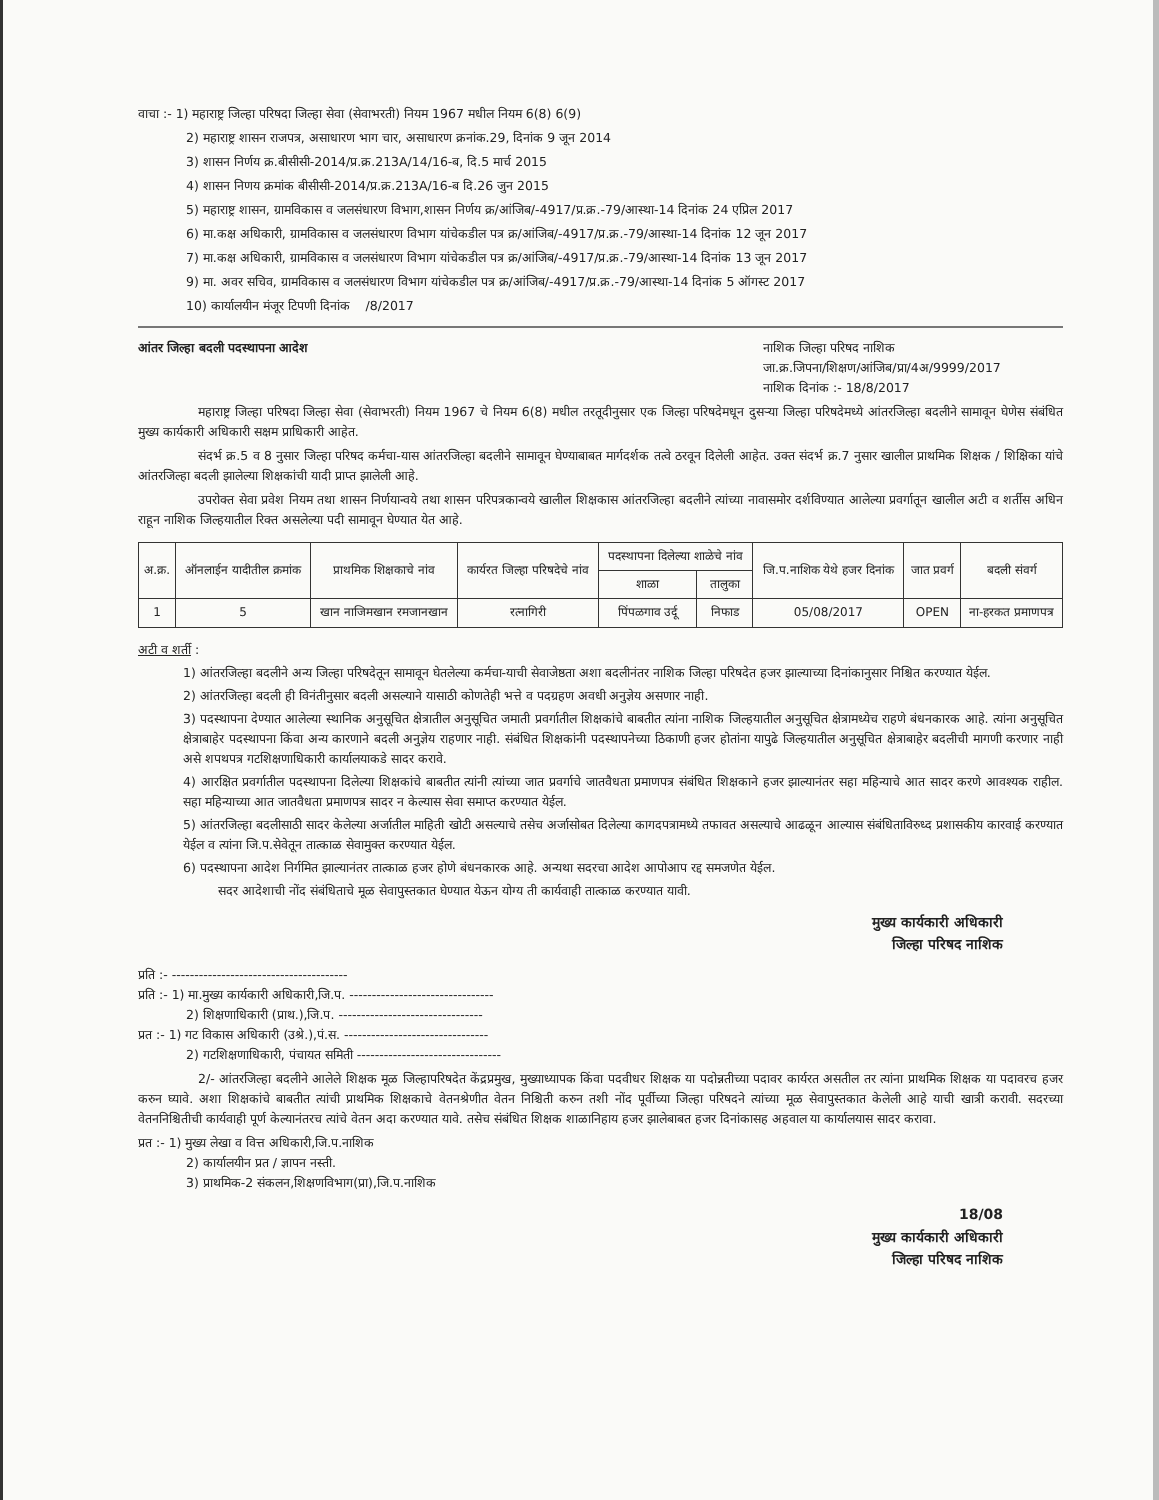वाचा :- 1) महाराष्ट्र जिल्हा परिषदा जिल्हा सेवा (सेवाभरती) नियम 1967 मधील नियम 6(8) 6(9)
2) महाराष्ट्र शासन राजपत्र, असाधारण भाग चार, असाधारण क्रनांक.29, दिनांक 9 जून 2014
3) शासन निर्णय क्र.बीसीसी-2014/प्र.क्र.213A/14/16-ब, दि.5 मार्च 2015
4) शासन निणय क्रमांक बीसीसी-2014/प्र.क्र.213A/16-ब दि.26 जुन 2015
5) महाराष्ट्र शासन, ग्रामविकास व जलसंधारण विभाग,शासन निर्णय क्र/आंजिब/-4917/प्र.क्र.-79/आस्था-14 दिनांक 24 एप्रिल 2017
6) मा.कक्ष अधिकारी, ग्रामविकास व जलसंधारण विभाग यांचेकडील पत्र क्र/आंजिब/-4917/प्र.क्र.-79/आस्था-14 दिनांक 12 जून 2017
7) मा.कक्ष अधिकारी, ग्रामविकास व जलसंधारण विभाग यांचेकडील पत्र क्र/आंजिब/-4917/प्र.क्र.-79/आस्था-14 दिनांक 13 जून 2017
9) मा. अवर सचिव, ग्रामविकास व जलसंधारण विभाग यांचेकडील पत्र क्र/आंजिब/-4917/प्र.क्र.-79/आस्था-14 दिनांक 5 ऑगस्ट 2017
10) कार्यालयीन मंजूर टिपणी दिनांक /8/2017
आंतर जिल्हा बदली पदस्थापना आदेश
नाशिक जिल्हा परिषद नाशिक
जा.क्र.जिपना/शिक्षण/आंजिब/प्रा/4अ/9999/2017
नाशिक दिनांक :- 18/8/2017
महाराष्ट्र जिल्हा परिषदा जिल्हा सेवा (सेवाभरती) नियम 1967 चे नियम 6(8) मधील तरतूदीनुसार एक जिल्हा परिषदेमधून दुसऱ्या जिल्हा परिषदेमध्ये आंतरजिल्हा बदलीने सामावून घेणेस संबंधित मुख्य कार्यकारी अधिकारी सक्षम प्राधिकारी आहेत.
संदर्भ क्र.5 व 8 नुसार जिल्हा परिषद कर्मचा-यास आंतरजिल्हा बदलीने सामावून घेण्याबाबत मार्गदर्शक तत्वे ठरवून दिलेली आहेत. उक्त संदर्भ क्र.7 नुसार खालील प्राथमिक शिक्षक / शिक्षिका यांचे आंतरजिल्हा बदली झालेल्या शिक्षकांची यादी प्राप्त झालेली आहे.
उपरोक्त सेवा प्रवेश नियम तथा शासन निर्णयान्वये तथा शासन परिपत्रकान्वये खालील शिक्षकास आंतरजिल्हा बदलीने त्यांच्या नावासमोर दर्शविण्यात आलेल्या प्रवर्गातून खालील अटी व शर्तीस अधिन राहून नाशिक जिल्हयातील रिक्त असलेल्या पदी सामावून घेण्यात येत आहे.
| अ.क्र. | ऑनलाईन यादीतील क्रमांक | प्राथमिक शिक्षकाचे नांव | कार्यरत जिल्हा परिषदेचे नांव | पदस्थापना दिलेल्या शाळेचे नांव | | जि.प.नाशिक येथे हजर दिनांक | जात प्रवर्ग | बदली संवर्ग |
| --- | --- | --- | --- | --- | --- | --- | --- | --- |
| | | | | शाळा | तालुका | | | |
| 1 | 5 | खान नाजिमखान रमजानखान | रत्नागिरी | पिंपळगाव उर्दू | निफाड | 05/08/2017 | OPEN | ना-हरकत प्रमाणपत्र |
अटी व शर्ती :
1) आंतरजिल्हा बदलीने अन्य जिल्हा परिषदेतून सामावून घेतलेल्या कर्मचा-याची सेवाजेष्ठता अशा बदलीनंतर नाशिक जिल्हा परिषदेत हजर झाल्याच्या दिनांकानुसार निश्चित करण्यात येईल.
2) आंतरजिल्हा बदली ही विनंतीनुसार बदली असल्याने यासाठी कोणतेही भत्ते व पदग्रहण अवधी अनुज्ञेय असणार नाही.
3) पदस्थापना देण्यात आलेल्या स्थानिक अनुसूचित क्षेत्रातील अनुसूचित जमाती प्रवर्गातील शिक्षकांचे बाबतीत त्यांना नाशिक जिल्हयातील अनुसूचित क्षेत्रामध्येच राहणे बंधनकारक आहे. त्यांना अनुसूचित क्षेत्राबाहेर पदस्थापना किंवा अन्य कारणाने बदली अनुज्ञेय राहणार नाही. संबंधित शिक्षकांनी पदस्थापनेच्या ठिकाणी हजर होतांना यापुढे जिल्हयातील अनुसूचित क्षेत्राबाहेर बदलीची मागणी करणार नाही असे शपथपत्र गटशिक्षणाधिकारी कार्यालयाकडे सादर करावे.
4) आरक्षित प्रवर्गातील पदस्थापना दिलेल्या शिक्षकांचे बाबतीत त्यांनी त्यांच्या जात प्रवर्गाचे जातवैधता प्रमाणपत्र संबंधित शिक्षकाने हजर झाल्यानंतर सहा महिन्याचे आत सादर करणे आवश्यक राहील. सहा महिन्याच्या आत जातवैधता प्रमाणपत्र सादर न केल्यास सेवा समाप्त करण्यात येईल.
5) आंतरजिल्हा बदलीसाठी सादर केलेल्या अर्जातील माहिती खोटी असल्याचे तसेच अर्जासोबत दिलेल्या कागदपत्रामध्ये तफावत असल्याचे आढळून आल्यास संबंधिताविरुध्द प्रशासकीय कारवाई करण्यात येईल व त्यांना जि.प.सेवेतून तात्काळ सेवामुक्त करण्यात येईल.
6) पदस्थापना आदेश निर्गमित झाल्यानंतर तात्काळ हजर होणे बंधनकारक आहे. अन्यथा सदरचा आदेश आपोआप रद्द समजणेत येईल.
सदर आदेशाची नोंद संबंधिताचे मूळ सेवापुस्तकात घेण्यात येऊन योग्य ती कार्यवाही तात्काळ करण्यात यावी.
मुख्य कार्यकारी अधिकारी
जिल्हा परिषद नाशिक
प्रति :- ---------------------------------------
प्रति :- 1) मा.मुख्य कार्यकारी अधिकारी,जि.प. --------------------------------
2) शिक्षणाधिकारी (प्राथ.),जि.प. --------------------------------
प्रत :- 1) गट विकास अधिकारी (उश्रे.),पं.स. --------------------------------
2) गटशिक्षणाधिकारी, पंचायत समिती --------------------------------
2/- आंतरजिल्हा बदलीने आलेले शिक्षक मूळ जिल्हापरिषदेत केंद्रप्रमुख, मुख्याध्यापक किंवा पदवीधर शिक्षक या पदोन्नतीच्या पदावर कार्यरत असतील तर त्यांना प्राथमिक शिक्षक या पदावरच हजर करुन घ्यावे. अशा शिक्षकांचे बाबतीत त्यांची प्राथमिक शिक्षकाचे वेतनश्रेणीत वेतन निश्चिती करुन तशी नोंद पूर्वीच्या जिल्हा परिषदने त्यांच्या मूळ सेवापुस्तकात केलेली आहे याची खात्री करावी. सदरच्या वेतननिश्चितीची कार्यवाही पूर्ण केल्यानंतरच त्यांचे वेतन अदा करण्यात यावे. तसेच संबंधित शिक्षक शाळानिहाय हजर झालेबाबत हजर दिनांकासह अहवाल या कार्यालयास सादर करावा.
प्रत :- 1) मुख्य लेखा व वित्त अधिकारी,जि.प.नाशिक
2) कार्यालयीन प्रत / ज्ञापन नस्ती.
3) प्राथमिक-2 संकलन,शिक्षणविभाग(प्रा),जि.प.नाशिक
18/08
मुख्य कार्यकारी अधिकारी
जिल्हा परिषद नाशिक